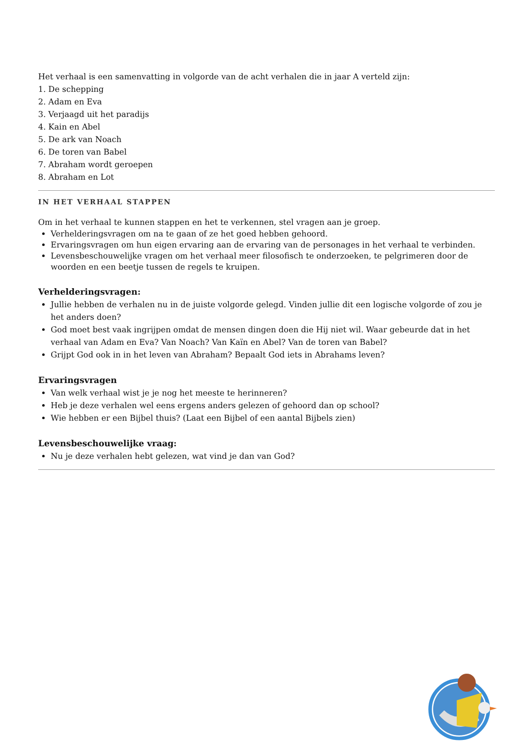Het verhaal is een samenvatting in volgorde van de acht verhalen die in jaar A verteld zijn:
1. De schepping
2. Adam en Eva
3. Verjaagd uit het paradijs
4. Kain en Abel
5. De ark van Noach
6. De toren van Babel
7. Abraham wordt geroepen
8. Abraham en Lot
IN HET VERHAAL STAPPEN
Om in het verhaal te kunnen stappen en het te verkennen, stel vragen aan je groep.
Verhelderingsvragen om na te gaan of ze het goed hebben gehoord.
Ervaringsvragen om hun eigen ervaring aan de ervaring van de personages in het verhaal te verbinden.
Levensbeschouwelijke vragen om het verhaal meer filosofisch te onderzoeken, te pelgrimeren door de woorden en een beetje tussen de regels te kruipen.
Verhelderingsvragen:
Jullie hebben de verhalen nu in de juiste volgorde gelegd. Vinden jullie dit een logische volgorde of zou je het anders doen?
God moet best vaak ingrijpen omdat de mensen dingen doen die Hij niet wil. Waar gebeurde dat in het verhaal van Adam en Eva? Van Noach? Van Kaïn en Abel? Van de toren van Babel?
Grijpt God ook in in het leven van Abraham? Bepaalt God iets in Abrahams leven?
Ervaringsvragen
Van welk verhaal wist je je nog het meeste te herinneren?
Heb je deze verhalen wel eens ergens anders gelezen of gehoord dan op school?
Wie hebben er een Bijbel thuis? (Laat een Bijbel of een aantal Bijbels zien)
Levensbeschouwelijke vraag:
Nu je deze verhalen hebt gelezen, wat vind je dan van God?